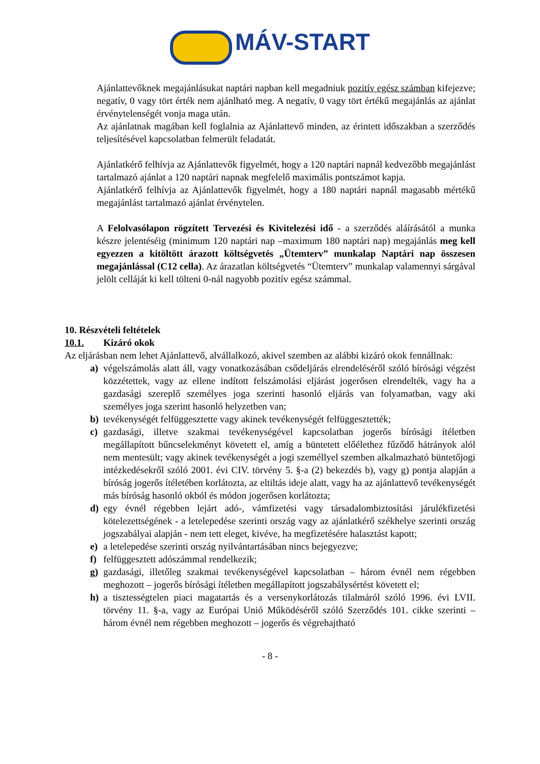MÁV-START
Ajánlattevőknek megajánlásukat naptári napban kell megadniuk pozitív egész számban kifejezve; negatív, 0 vagy tört érték nem ajánlható meg. A negatív, 0 vagy tört értékű megajánlás az ajánlat érvénytelenségét vonja maga után.
Az ajánlatnak magában kell foglalnia az Ajánlattevő minden, az érintett időszakban a szerződés teljesítésével kapcsolatban felmerült feladatát.
Ajánlatkérő felhívja az Ajánlattevők figyelmét, hogy a 120 naptári napnál kedvezőbb megajánlást tartalmazó ajánlat a 120 naptári napnak megfelelő maximális pontszámot kapja.
Ajánlatkérő felhívja az Ajánlattevők figyelmét, hogy a 180 naptári napnál magasabb mértékű megajánlást tartalmazó ajánlat érvénytelen.
A Felolvasólapon rögzített Tervezési és Kivitelezési idő - a szerződés aláírásától a munka készre jelentéséig (minimum 120 naptári nap –maximum 180 naptári nap) megajánlás meg kell egyezzen a kitöltött árazott költségvetés „Ütemterv” munkalap Naptári nap összesen megajánlással (C12 cella). Az árazatlan költségvetés “Ütemterv” munkalap valamennyi sárgával jelölt celláját ki kell tölteni 0-nál nagyobb pozitív egész számmal.
10. Részvételi feltételek
10.1. Kizáró okok
Az eljárásban nem lehet Ajánlattevő, alvállalkozó, akivel szemben az alábbi kizáró okok fennállnak:
a) végelszámolás alatt áll, vagy vonatkozásában csődeljárás elrendeléséről szóló bírósági végzést közzétettek, vagy az ellene indított felszámolási eljárást jogerősen elrendelték, vagy ha a gazdasági szereplő személyes joga szerinti hasonló eljárás van folyamatban, vagy aki személyes joga szerint hasonló helyzetben van;
b) tevékenységét felfüggesztette vagy akinek tevékenységét felfüggesztették;
c) gazdasági, illetve szakmai tevékenységével kapcsolatban jogerős bírósági ítéletben megállapított bűncselekményt követett el, amíg a büntetett előélethez fűződő hátrányok alól nem mentesült; vagy akinek tevékenységét a jogi személlyel szemben alkalmazható büntetőjogi intézkedésekről szóló 2001. évi CIV. törvény 5. §-a (2) bekezdés b), vagy g) pontja alapján a bíróság jogerős ítéletében korlátozta, az eltiltás ideje alatt, vagy ha az ajánlattevő tevékenységét más bíróság hasonló okból és módon jogerősen korlátozta;
d) egy évnél régebben lejárt adó-, vámfizetési vagy társadalombiztosítási járulékfizetési kötelezettségének - a letelepedése szerinti ország vagy az ajánlatkérő székhelye szerinti ország jogszabályai alapján - nem tett eleget, kivéve, ha megfizetésére halasztást kapott;
e) a letelepedése szerinti ország nyilvántartásában nincs bejegyezve;
f) felfüggesztett adószámmal rendelkezik;
g) gazdasági, illetőleg szakmai tevékenységével kapcsolatban – három évnél nem régebben meghozott – jogerős bírósági ítéletben megállapított jogszabálysértést követett el;
h) a tisztességtelen piaci magatartás és a versenykorlátozás tilalmáról szóló 1996. évi LVII. törvény 11. §-a, vagy az Európai Unió Működéséről szóló Szerződés 101. cikke szerinti – három évnél nem régebben meghozott – jogerős és végrehajtható
- 8 -